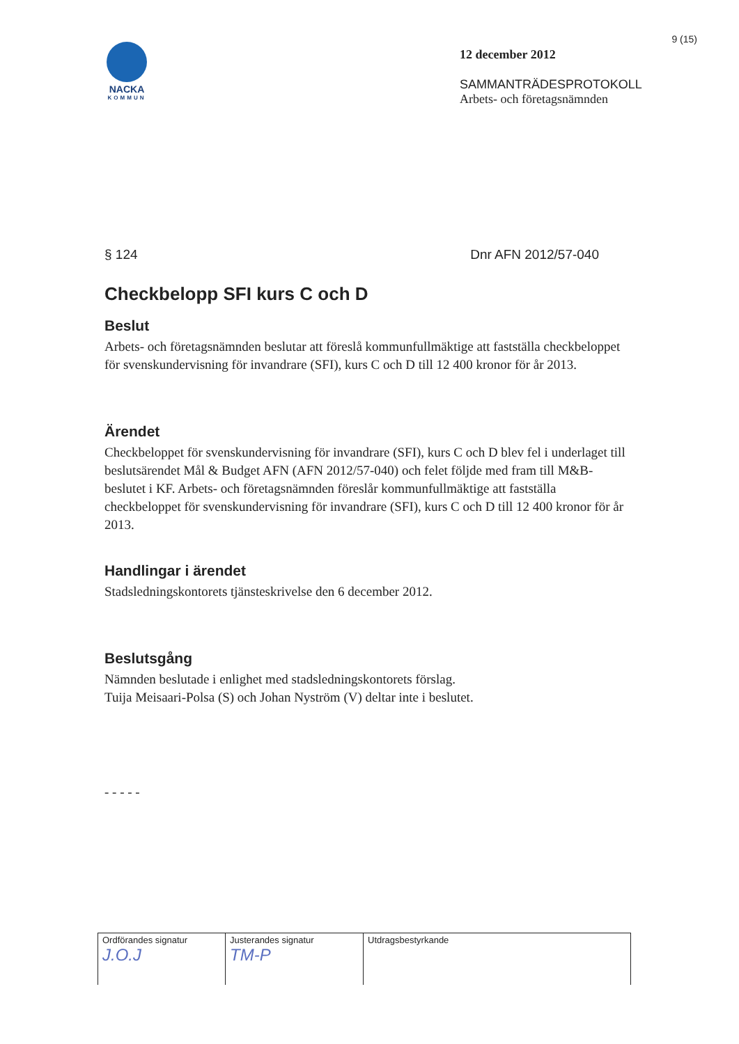9 (15)
NACKA
KOMMUN
12 december 2012
SAMMANTRÄDESPROTOKOLL
Arbets- och företagsnämnden
§ 124 Dnr AFN 2012/57-040
Checkbelopp SFI kurs C och D
Beslut
Arbets- och företagsnämnden beslutar att föreslå kommunfullmäktige att fastställa checkbeloppet för svenskundervisning för invandrare (SFI), kurs C och D till 12 400 kronor för år 2013.
Ärendet
Checkbeloppet för svenskundervisning för invandrare (SFI), kurs C och D blev fel i underlaget till beslutsärendet Mål & Budget AFN (AFN 2012/57-040) och felet följde med fram till M&B-beslutet i KF. Arbets- och företagsnämnden föreslår kommunfullmäktige att fastställa checkbeloppet för svenskundervisning för invandrare (SFI), kurs C och D till 12 400 kronor för år 2013.
Handlingar i ärendet
Stadsledningskontorets tjänsteskrivelse den 6 december 2012.
Beslutsgång
Nämnden beslutade i enlighet med stadsledningskontorets förslag.
Tuija Meisaari-Polsa (S) och Johan Nyström (V) deltar inte i beslutet.
- - - - -
| Ordförandes signatur J.O.J | Justerandes signatur TM-P | Utdragsbestyrkande |